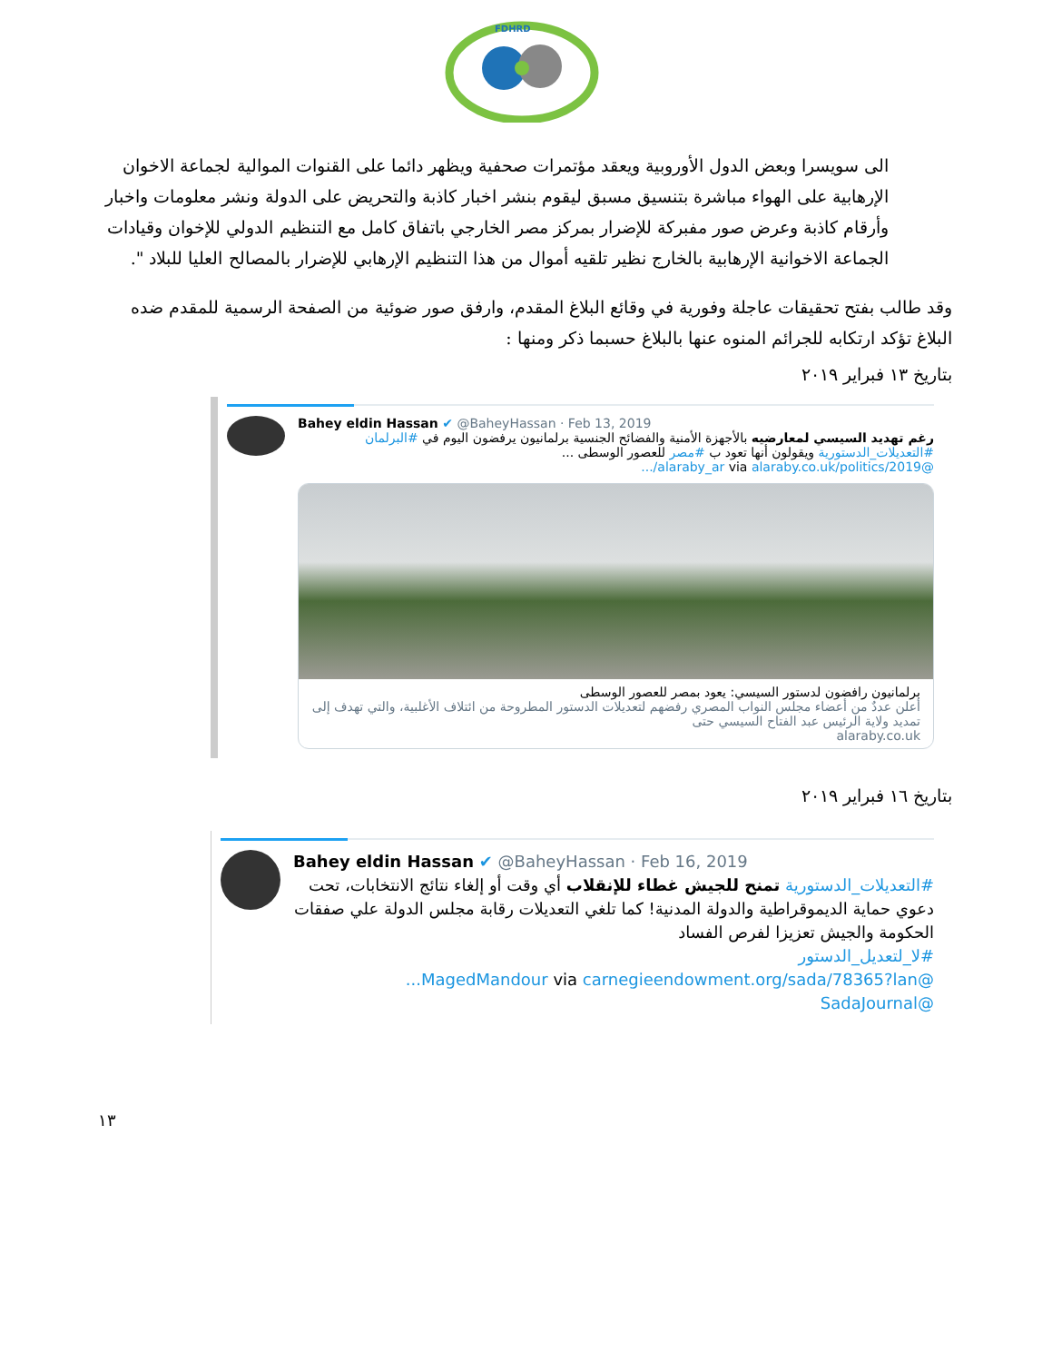FDHRD
الى سويسرا وبعض الدول الأوروبية ويعقد مؤتمرات صحفية ويظهر دائما على القنوات الموالية لجماعة الاخوان الإرهابية على الهواء مباشرة بتنسيق مسبق ليقوم بنشر اخبار كاذبة والتحريض على الدولة ونشر معلومات واخبار وأرقام كاذبة وعرض صور مفبركة للإضرار بمركز مصر الخارجي باتفاق كامل مع التنظيم الدولي للإخوان وقيادات الجماعة الاخوانية الإرهابية بالخارج نظير تلقيه أموال من هذا التنظيم الإرهابي للإضرار بالمصالح العليا للبلاد ".
وقد طالب بفتح تحقيقات عاجلة وفورية في وقائع البلاغ المقدم، وارفق صور ضوئية من الصفحة الرسمية للمقدم ضده البلاغ تؤكد ارتكابه للجرائم المنوه عنها بالبلاغ حسبما ذكر ومنها :
بتاريخ ١٣ فبراير ٢٠١٩
Bahey eldin Hassan ✔ @BaheyHassan · Feb 13, 2019
رغم تهديد السيسي لمعارضيه بالأجهزة الأمنية والفضائح الجنسية برلمانيون يرفضون اليوم في #البرلمان #التعديلات_الدستورية ويقولون أنها تعود ب #مصر للعصور الوسطى ...
@alaraby_ar via alaraby.co.uk/politics/2019/...
برلمانيون رافضون لدستور السيسي: يعود بمصر للعصور الوسطى
أعلن عددٌ من أعضاء مجلس النواب المصري رفضهم لتعديلات الدستور المطروحة من ائتلاف الأغلبية، والتي تهدف إلى تمديد ولاية الرئيس عبد الفتاح السيسي حتى
alaraby.co.uk
بتاريخ ١٦ فبراير ٢٠١٩
Bahey eldin Hassan ✔ @BaheyHassan · Feb 16, 2019
#التعديلات_الدستورية تمنح للجيش غطاء للإنقلاب أي وقت أو إلغاء نتائج الانتخابات، تحت دعوي حماية الديموقراطية والدولة المدنية! كما تلغي التعديلات رقابة مجلس الدولة علي صفقات الحكومة والجيش تعزيزا لفرص الفساد
#لا_لتعديل_الدستور
@MagedMandour via carnegieendowment.org/sada/78365?lan...
@SadaJournal
١٣